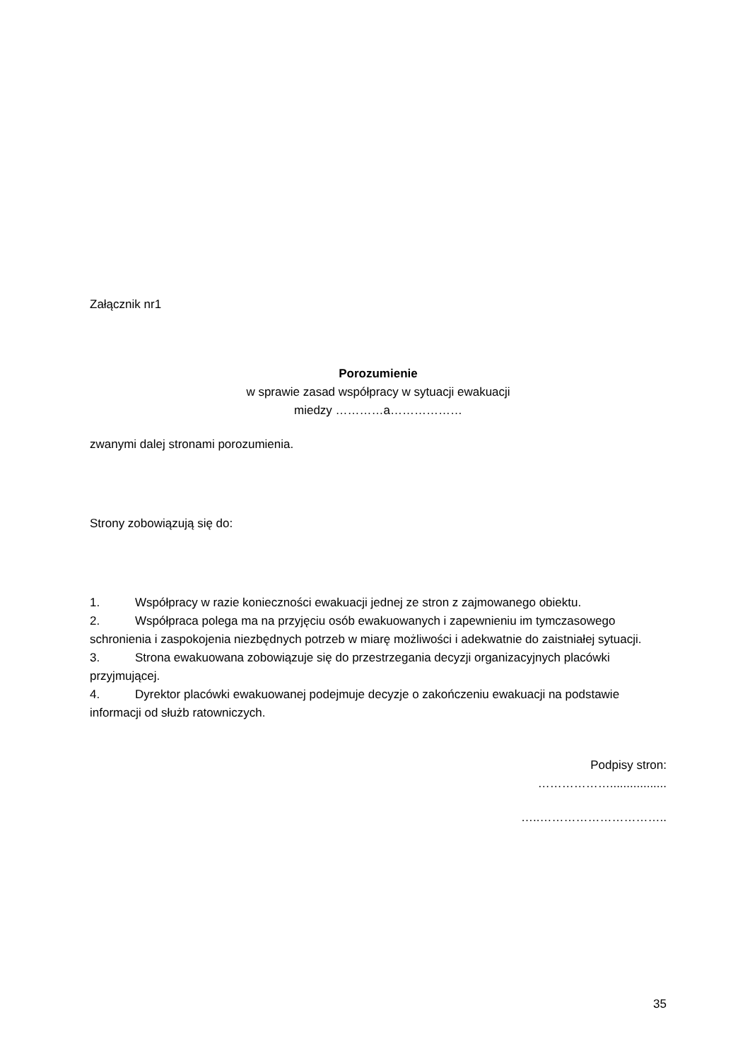Załącznik nr1
Porozumienie
w sprawie zasad współpracy w sytuacji ewakuacji
miedzy …………a………………
zwanymi dalej stronami porozumienia.
Strony zobowiązują się do:
1. Współpracy w razie konieczności ewakuacji jednej ze stron z zajmowanego obiektu.
2. Współpraca polega ma na przyjęciu osób ewakuowanych i zapewnieniu im tymczasowego schronienia i zaspokojenia niezbędnych potrzeb w miarę możliwości i adekwatnie do zaistniałej sytuacji.
3. Strona ewakuowana zobowiązuje się do przestrzegania decyzji organizacyjnych placówki przyjmującej.
4. Dyrektor placówki ewakuowanej podejmuje decyzje o zakończeniu ewakuacji na podstawie informacji od służb ratowniczych.
Podpisy stron:
……………….................
…..…………………………..
35